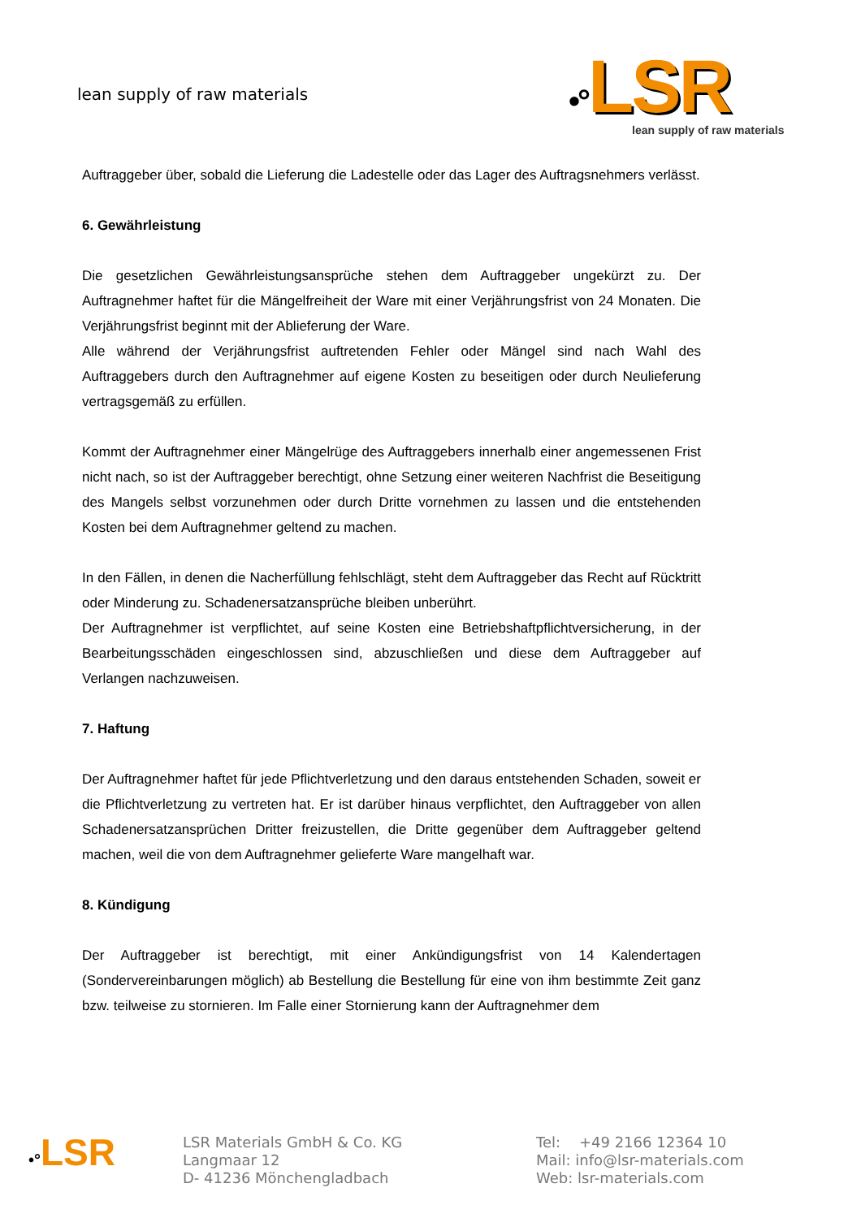lean supply of raw materials
•°LSR
lean supply of raw materials
Auftraggeber über, sobald die Lieferung die Ladestelle oder das Lager des Auftragsnehmers verlässt.
6. Gewährleistung
Die gesetzlichen Gewährleistungsansprüche stehen dem Auftraggeber ungekürzt zu. Der Auftragnehmer haftet für die Mängelfreiheit der Ware mit einer Verjährungsfrist von 24 Monaten. Die Verjährungsfrist beginnt mit der Ablieferung der Ware.
Alle während der Verjährungsfrist auftretenden Fehler oder Mängel sind nach Wahl des Auftraggebers durch den Auftragnehmer auf eigene Kosten zu beseitigen oder durch Neulieferung vertragsgemäß zu erfüllen.
Kommt der Auftragnehmer einer Mängelrüge des Auftraggebers innerhalb einer angemessenen Frist nicht nach, so ist der Auftraggeber berechtigt, ohne Setzung einer weiteren Nachfrist die Beseitigung des Mangels selbst vorzunehmen oder durch Dritte vornehmen zu lassen und die entstehenden Kosten bei dem Auftragnehmer geltend zu machen.
In den Fällen, in denen die Nacherfüllung fehlschlägt, steht dem Auftraggeber das Recht auf Rücktritt oder Minderung zu. Schadenersatzansprüche bleiben unberührt.
Der Auftragnehmer ist verpflichtet, auf seine Kosten eine Betriebshaftpflichtversicherung, in der Bearbeitungsschäden eingeschlossen sind, abzuschließen und diese dem Auftraggeber auf Verlangen nachzuweisen.
7. Haftung
Der Auftragnehmer haftet für jede Pflichtverletzung und den daraus entstehenden Schaden, soweit er die Pflichtverletzung zu vertreten hat. Er ist darüber hinaus verpflichtet, den Auftraggeber von allen Schadenersatzansprüchen Dritter freizustellen, die Dritte gegenüber dem Auftraggeber geltend machen, weil die von dem Auftragnehmer gelieferte Ware mangelhaft war.
8. Kündigung
Der Auftraggeber ist berechtigt, mit einer Ankündigungsfrist von 14 Kalendertagen (Sondervereinbarungen möglich) ab Bestellung die Bestellung für eine von ihm bestimmte Zeit ganz bzw. teilweise zu stornieren. Im Falle einer Stornierung kann der Auftragnehmer dem
•°LSR
LSR Materials GmbH & Co. KG
Langmaar 12
D- 41236 Mönchengladbach
Tel: +49 2166 12364 10
Mail: info@lsr-materials.com
Web: lsr-materials.com